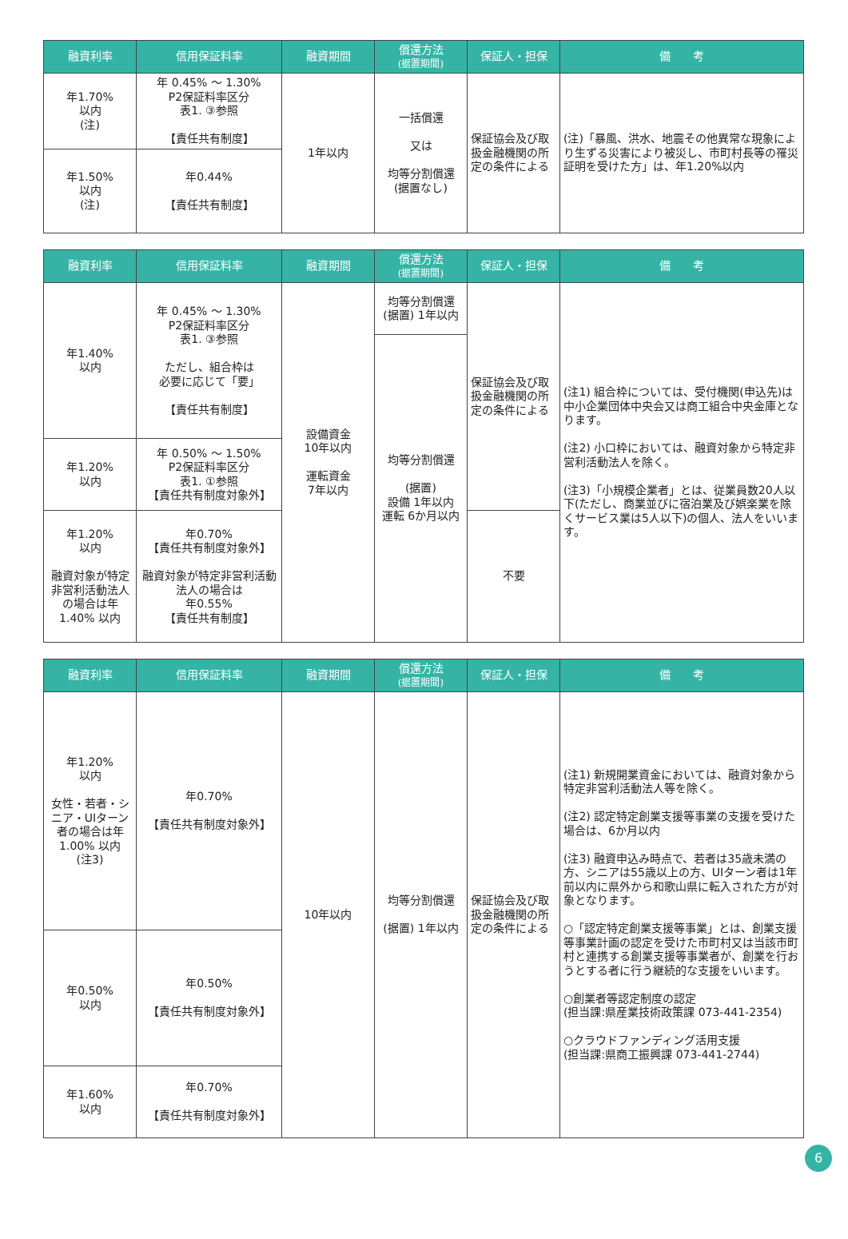| 融資利率 | 信用保証料率 | 融資期間 | 償還方法 (据置期間) | 保証人・担保 | 備 考 |
| --- | --- | --- | --- | --- | --- |
| 年1.70% 以内 (注) | 年 0.45% ～ 1.30% P2保証料率区分 表1. ③参照 【責任共有制度】 | 1年以内 | 一括償還 又は 均等分割償還 (据置なし) | 保証協会及び取扱金融機関の所定の条件による | (注)「暴風、洪水、地震その他異常な現象により生ずる災害により被災し、市町村長等の罹災証明を受けた方」は、年1.20%以内 |
| 年1.50% 以内 (注) | 年0.44% 【責任共有制度】 | | | | |
| 融資利率 | 信用保証料率 | 融資期間 | 償還方法 (据置期間) | 保証人・担保 | 備 考 |
| --- | --- | --- | --- | --- | --- |
| 年1.40% 以内 | 年 0.45% ～ 1.30% P2保証料率区分 表1. ③参照 ただし、組合枠は 必要に応じて「要」 【責任共有制度】 | 設備資金 10年以内 運転資金 7年以内 | 均等分割償還 (据置) 1年以内 | 保証協会及び取扱金融機関の所定の条件による | (注1) 組合枠については、受付機関(申込先)は中小企業団体中央会又は商工組合中央金庫となります。 (注2) 小口枠においては、融資対象から特定非営利活動法人を除く。 (注3)「小規模企業者」とは、従業員数20人以下(ただし、商業並びに宿泊業及び娯楽業を除くサービス業は5人以下)の個人、法人をいいます。 |
| | | | 均等分割償還 (据置) 設備 1年以内 運転 6か月以内 | | |
| 年1.20% 以内 | 年 0.50% ～ 1.50% P2保証料率区分 表1. ①参照 【責任共有制度対象外】 | | | | |
| 年1.20% 以内 融資対象が特定非営利活動法人の場合は年1.40% 以内 | 年0.70% 【責任共有制度対象外】 融資対象が特定非営利活動法人の場合は 年0.55% 【責任共有制度】 | | | 不要 | |
| 融資利率 | 信用保証料率 | 融資期間 | 償還方法 (据置期間) | 保証人・担保 | 備 考 |
| --- | --- | --- | --- | --- | --- |
| 年1.20% 以内 女性・若者・シニア・UIターン者の場合は年1.00% 以内 (注3) | 年0.70% 【責任共有制度対象外】 | 10年以内 | 均等分割償還 (据置) 1年以内 | 保証協会及び取扱金融機関の所定の条件による | (注1) 新規開業資金においては、融資対象から特定非営利活動法人等を除く。 (注2) 認定特定創業支援等事業の支援を受けた場合は、6か月以内 (注3) 融資申込み時点で、若者は35歳未満の方、シニアは55歳以上の方、UIターン者は1年前以内に県外から和歌山県に転入された方が対象となります。 ○「認定特定創業支援等事業」とは、創業支援等事業計画の認定を受けた市町村又は当該市町村と連携する創業支援等事業者が、創業を行おうとする者に行う継続的な支援をいいます。 ○創業者等認定制度の認定 (担当課:県産業技術政策課 073-441-2354) ○クラウドファンディング活用支援 (担当課:県商工振興課 073-441-2744) |
| 年0.50% 以内 | 年0.50% 【責任共有制度対象外】 | | | | |
| 年1.60% 以内 | 年0.70% 【責任共有制度対象外】 | | | | |
6